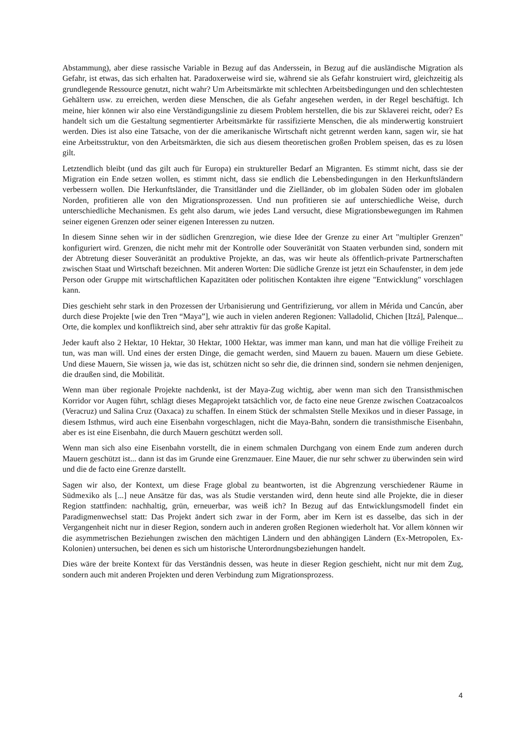Abstammung), aber diese rassische Variable in Bezug auf das Anderssein, in Bezug auf die ausländische Migration als Gefahr, ist etwas, das sich erhalten hat. Paradoxerweise wird sie, während sie als Gefahr konstruiert wird, gleichzeitig als grundlegende Ressource genutzt, nicht wahr? Um Arbeitsmärkte mit schlechten Arbeitsbedingungen und den schlechtesten Gehältern usw. zu erreichen, werden diese Menschen, die als Gefahr angesehen werden, in der Regel beschäftigt. Ich meine, hier können wir also eine Verständigungslinie zu diesem Problem herstellen, die bis zur Sklaverei reicht, oder? Es handelt sich um die Gestaltung segmentierter Arbeitsmärkte für rassifizierte Menschen, die als minderwertig konstruiert werden. Dies ist also eine Tatsache, von der die amerikanische Wirtschaft nicht getrennt werden kann, sagen wir, sie hat eine Arbeitsstruktur, von den Arbeitsmärkten, die sich aus diesem theoretischen großen Problem speisen, das es zu lösen gilt.
Letztendlich bleibt (und das gilt auch für Europa) ein struktureller Bedarf an Migranten. Es stimmt nicht, dass sie der Migration ein Ende setzen wollen, es stimmt nicht, dass sie endlich die Lebensbedingungen in den Herkunftsländern verbessern wollen. Die Herkunftsländer, die Transitländer und die Zielländer, ob im globalen Süden oder im globalen Norden, profitieren alle von den Migrationsprozessen. Und nun profitieren sie auf unterschiedliche Weise, durch unterschiedliche Mechanismen. Es geht also darum, wie jedes Land versucht, diese Migrationsbewegungen im Rahmen seiner eigenen Grenzen oder seiner eigenen Interessen zu nutzen.
In diesem Sinne sehen wir in der südlichen Grenzregion, wie diese Idee der Grenze zu einer Art "multipler Grenzen" konfiguriert wird. Grenzen, die nicht mehr mit der Kontrolle oder Souveränität von Staaten verbunden sind, sondern mit der Abtretung dieser Souveränität an produktive Projekte, an das, was wir heute als öffentlich-private Partnerschaften zwischen Staat und Wirtschaft bezeichnen. Mit anderen Worten: Die südliche Grenze ist jetzt ein Schaufenster, in dem jede Person oder Gruppe mit wirtschaftlichen Kapazitäten oder politischen Kontakten ihre eigene "Entwicklung" vorschlagen kann.
Dies geschieht sehr stark in den Prozessen der Urbanisierung und Gentrifizierung, vor allem in Mérida und Cancún, aber durch diese Projekte [wie den Tren “Maya”], wie auch in vielen anderen Regionen: Valladolid, Chichen [Itzá], Palenque... Orte, die komplex und konfliktreich sind, aber sehr attraktiv für das große Kapital.
Jeder kauft also 2 Hektar, 10 Hektar, 30 Hektar, 1000 Hektar, was immer man kann, und man hat die völlige Freiheit zu tun, was man will. Und eines der ersten Dinge, die gemacht werden, sind Mauern zu bauen. Mauern um diese Gebiete. Und diese Mauern, Sie wissen ja, wie das ist, schützen nicht so sehr die, die drinnen sind, sondern sie nehmen denjenigen, die draußen sind, die Mobilität.
Wenn man über regionale Projekte nachdenkt, ist der Maya-Zug wichtig, aber wenn man sich den Transisthmischen Korridor vor Augen führt, schlägt dieses Megaprojekt tatsächlich vor, de facto eine neue Grenze zwischen Coatzacoalcos (Veracruz) und Salina Cruz (Oaxaca) zu schaffen. In einem Stück der schmalsten Stelle Mexikos und in dieser Passage, in diesem Isthmus, wird auch eine Eisenbahn vorgeschlagen, nicht die Maya-Bahn, sondern die transisthmische Eisenbahn, aber es ist eine Eisenbahn, die durch Mauern geschützt werden soll.
Wenn man sich also eine Eisenbahn vorstellt, die in einem schmalen Durchgang von einem Ende zum anderen durch Mauern geschützt ist... dann ist das im Grunde eine Grenzmauer. Eine Mauer, die nur sehr schwer zu überwinden sein wird und die de facto eine Grenze darstellt.
Sagen wir also, der Kontext, um diese Frage global zu beantworten, ist die Abgrenzung verschiedener Räume in Südmexiko als [...] neue Ansätze für das, was als Studie verstanden wird, denn heute sind alle Projekte, die in dieser Region stattfinden: nachhaltig, grün, erneuerbar, was weiß ich? In Bezug auf das Entwicklungsmodell findet ein Paradigmenwechsel statt: Das Projekt ändert sich zwar in der Form, aber im Kern ist es dasselbe, das sich in der Vergangenheit nicht nur in dieser Region, sondern auch in anderen großen Regionen wiederholt hat. Vor allem können wir die asymmetrischen Beziehungen zwischen den mächtigen Ländern und den abhängigen Ländern (Ex-Metropolen, Ex-Kolonien) untersuchen, bei denen es sich um historische Unterordnungsbeziehungen handelt.
Dies wäre der breite Kontext für das Verständnis dessen, was heute in dieser Region geschieht, nicht nur mit dem Zug, sondern auch mit anderen Projekten und deren Verbindung zum Migrationsprozess.
4